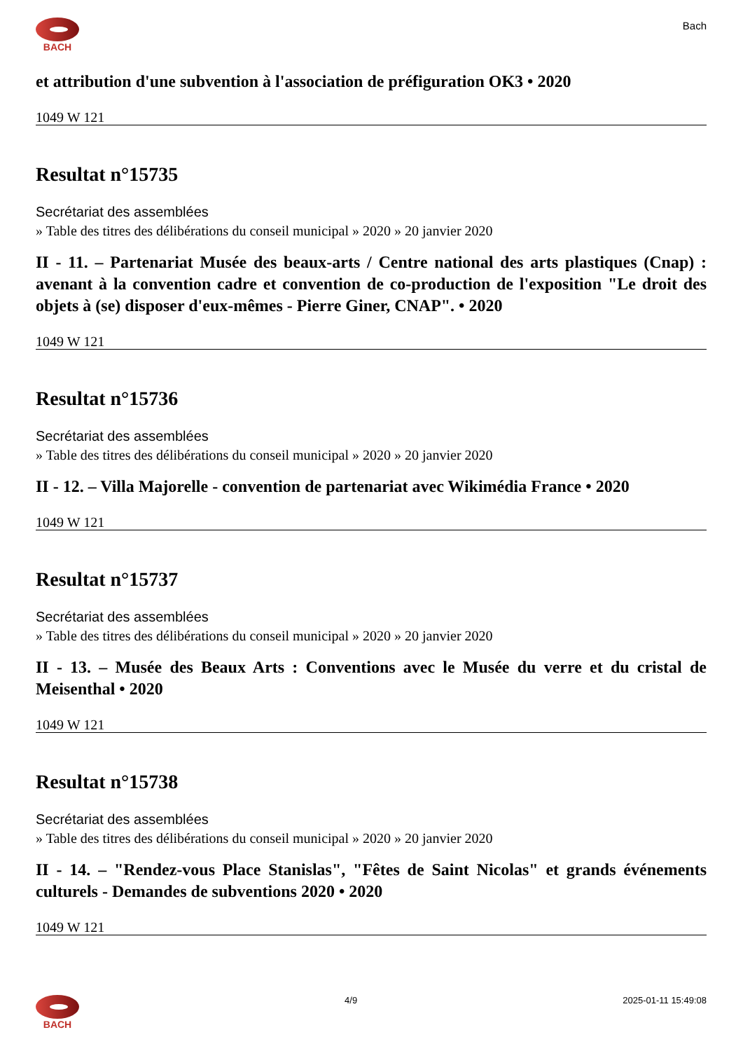BACH
Bach
et attribution d'une subvention à l'association de préfiguration OK3 • 2020
1049 W 121
Resultat n°15735
Secrétariat des assemblées
» Table des titres des délibérations du conseil municipal » 2020 » 20 janvier 2020
II - 11. – Partenariat Musée des beaux-arts / Centre national des arts plastiques (Cnap) : avenant à la convention cadre et convention de co-production de l'exposition "Le droit des objets à (se) disposer d'eux-mêmes - Pierre Giner, CNAP". • 2020
1049 W 121
Resultat n°15736
Secrétariat des assemblées
» Table des titres des délibérations du conseil municipal » 2020 » 20 janvier 2020
II - 12. – Villa Majorelle - convention de partenariat avec Wikimédia France • 2020
1049 W 121
Resultat n°15737
Secrétariat des assemblées
» Table des titres des délibérations du conseil municipal » 2020 » 20 janvier 2020
II - 13. – Musée des Beaux Arts : Conventions avec le Musée du verre et du cristal de Meisenthal • 2020
1049 W 121
Resultat n°15738
Secrétariat des assemblées
» Table des titres des délibérations du conseil municipal » 2020 » 20 janvier 2020
II - 14. – "Rendez-vous Place Stanislas", "Fêtes de Saint Nicolas" et grands événements culturels - Demandes de subventions 2020 • 2020
1049 W 121
BACH 4/9 2025-01-11 15:49:08